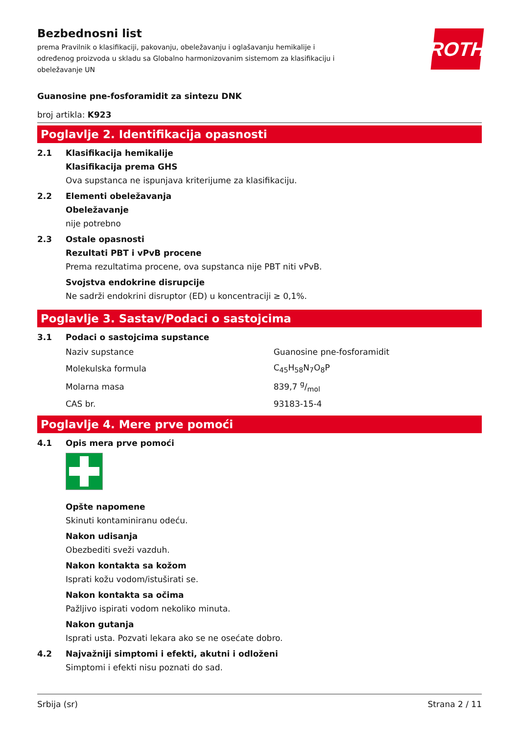ROTH
Bezbednosni list
prema Pravilnik o klasifikaciji, pakovanju, obeležavanju i oglašavanju hemikalije i određenog proizvoda u skladu sa Globalno harmonizovanim sistemom za klasifikaciju i obeležavanje UN
Guanosine pne-fosforamidit za sintezu DNK
broj artikla: K923
Poglavlje 2. Identifikacija opasnosti
2.1 Klasifikacija hemikalije
Klasifikacija prema GHS
Ova supstanca ne ispunjava kriterijume za klasifikaciju.
2.2 Elementi obeležavanja
Obeležavanje
nije potrebno
2.3 Ostale opasnosti
Rezultati PBT i vPvB procene
Prema rezultatima procene, ova supstanca nije PBT niti vPvB.
Svojstva endokrine disrupcije
Ne sadrži endokrini disruptor (ED) u koncentraciji ≥ 0,1%.
Poglavlje 3. Sastav/Podaci o sastojcima
3.1 Podaci o sastojcima supstance
| Naziv supstance | Guanosine pne-fosforamidit |
| Molekulska formula | C<sub>45</sub>H<sub>58</sub>N<sub>7</sub>O<sub>8</sub>P |
| Molarna masa | 839,7 g/mol |
| CAS br. | 93183-15-4 |
Poglavlje 4. Mere prve pomoći
4.1 Opis mera prve pomoći
Opšte napomene
Skinuti kontaminiranu odeću.
Nakon udisanja
Obezbediti sveži vazduh.
Nakon kontakta sa kožom
Isprati kožu vodom/istuširati se.
Nakon kontakta sa očima
Pažljivo ispirati vodom nekoliko minuta.
Nakon gutanja
Isprati usta. Pozvati lekara ako se ne osećate dobro.
4.2 Najvažniji simptomi i efekti, akutni i odloženi
Simptomi i efekti nisu poznati do sad.
Srbija (sr) Strana 2 / 11